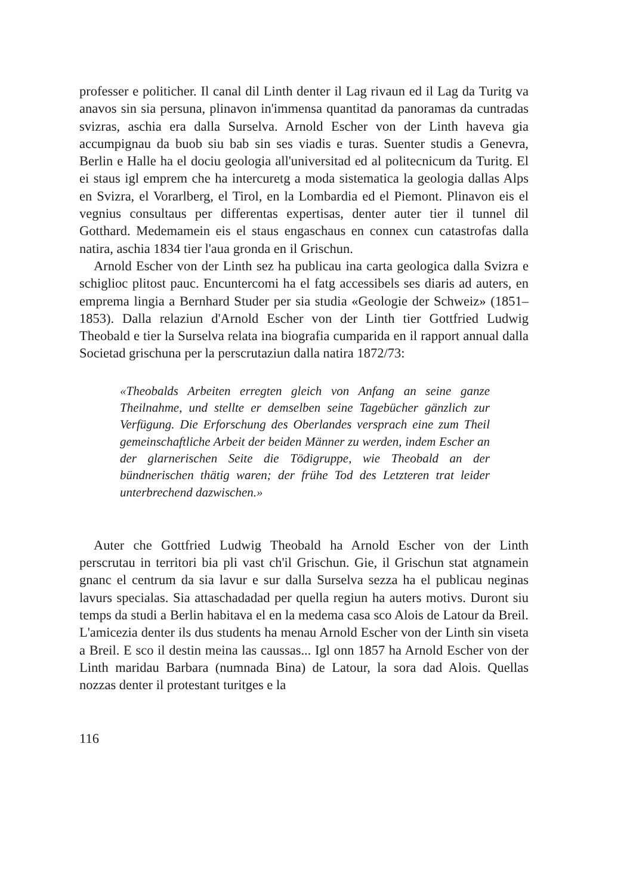professer e politicher. Il canal dil Linth denter il Lag rivaun ed il Lag da Turitg va anavos sin sia persuna, plinavon in'immensa quantitad da panoramas da cuntradas svizras, aschia era dalla Surselva. Arnold Escher von der Linth haveva gia accumpignau da buob siu bab sin ses viadis e turas. Suenter studis a Genevra, Berlin e Halle ha el dociu geologia all'universitad ed al politecnicum da Turitg. El ei staus igl emprem che ha intercuretg a moda sistematica la geologia dallas Alps en Svizra, el Vorarlberg, el Tirol, en la Lombardia ed el Piemont. Plinavon eis el vegnius consultaus per differentas expertisas, denter auter tier il tunnel dil Gotthard. Medemamein eis el staus engaschaus en connex cun catastrofas dalla natira, aschia 1834 tier l'aua gronda en il Grischun.
Arnold Escher von der Linth sez ha publicau ina carta geologica dalla Svizra e schiglioc plitost pauc. Encuntercomi ha el fatg accessibels ses diaris ad auters, en emprema lingia a Bernhard Studer per sia studia «Geologie der Schweiz» (1851–1853). Dalla relaziun d'Arnold Escher von der Linth tier Gottfried Ludwig Theobald e tier la Surselva relata ina biografia cumparida en il rapport annual dalla Societad grischuna per la perscrutaziun dalla natira 1872/73:
«Theobalds Arbeiten erregten gleich von Anfang an seine ganze Theilnahme, und stellte er demselben seine Tagebücher gänzlich zur Verfügung. Die Erforschung des Oberlandes versprach eine zum Theil gemeinschaftliche Arbeit der beiden Männer zu werden, indem Escher an der glarnerischen Seite die Tödigruppe, wie Theobald an der bündnerischen thätig waren; der frühe Tod des Letzteren trat leider unterbrechend dazwischen.»
Auter che Gottfried Ludwig Theobald ha Arnold Escher von der Linth perscrutau in territori bia pli vast ch'il Grischun. Gie, il Grischun stat atgnamein gnanc el centrum da sia lavur e sur dalla Surselva sezza ha el publicau neginas lavurs specialas. Sia attaschadadad per quella regiun ha auters motivs. Duront siu temps da studi a Berlin habitava el en la medema casa sco Alois de Latour da Breil. L'amicezia denter ils dus students ha menau Arnold Escher von der Linth sin viseta a Breil. E sco il destin meina las caussas... Igl onn 1857 ha Arnold Escher von der Linth maridau Barbara (numnada Bina) de Latour, la sora dad Alois. Quellas nozzas denter il protestant turitges e la
116